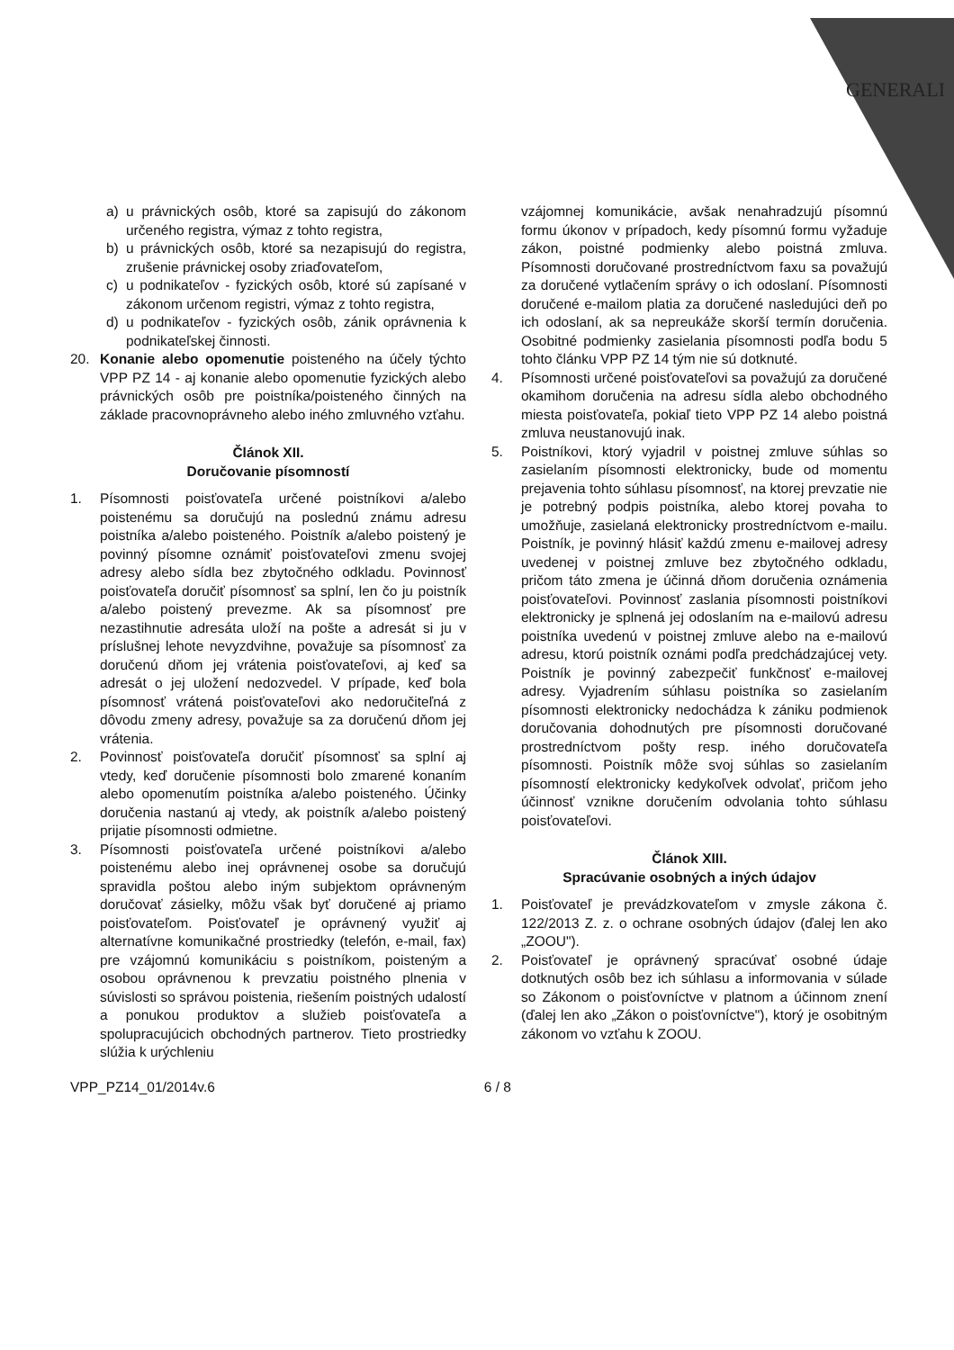GENERALI
a) u právnických osôb, ktoré sa zapisujú do zákonom určeného registra, výmaz z tohto registra,
b) u právnických osôb, ktoré sa nezapisujú do registra, zrušenie právnickej osoby zriaďovateľom,
c) u podnikateľov - fyzických osôb, ktoré sú zapísané v zákonom určenom registri, výmaz z tohto registra,
d) u podnikateľov - fyzických osôb, zánik oprávnenia k podnikateľskej činnosti.
20. Konanie alebo opomenutie poisteného na účely týchto VPP PZ 14 - aj konanie alebo opomenutie fyzických alebo právnických osôb pre poistníka/poisteného činných na základe pracovnoprávneho alebo iného zmluvného vzťahu.
Článok XII.
Doručovanie písomností
1. Písomnosti poisťovateľa určené poistníkovi a/alebo poistenému sa doručujú na poslednú známu adresu poistníka a/alebo poisteného. Poistník a/alebo poistený je povinný písomne oznámiť poisťovateľovi zmenu svojej adresy alebo sídla bez zbytočného odkladu. Povinnosť poisťovateľa doručiť písomnosť sa splní, len čo ju poistník a/alebo poistený prevezme. Ak sa písomnosť pre nezastihnutie adresáta uloží na pošte a adresát si ju v príslušnej lehote nevyzdvihne, považuje sa písomnosť za doručenú dňom jej vrátenia poisťovateľovi, aj keď sa adresát o jej uložení nedozvedel. V prípade, keď bola písomnosť vrátená poisťovateľovi ako nedoručiteľná z dôvodu zmeny adresy, považuje sa za doručenú dňom jej vrátenia.
2. Povinnosť poisťovateľa doručiť písomnosť sa splní aj vtedy, keď doručenie písomnosti bolo zmarené konaním alebo opomenutím poistníka a/alebo poisteného. Účinky doručenia nastanú aj vtedy, ak poistník a/alebo poistený prijatie písomnosti odmietne.
3. Písomnosti poisťovateľa určené poistníkovi a/alebo poistenému alebo inej oprávnenej osobe sa doručujú spravidla poštou alebo iným subjektom oprávneným doručovať zásielky, môžu však byť doručené aj priamo poisťovateľom. Poisťovateľ je oprávnený využiť aj alternatívne komunikačné prostriedky (telefón, e-mail, fax) pre vzájomnú komunikáciu s poistníkom, poisteným a osobou oprávnenou k prevzatiu poistného plnenia v súvislosti so správou poistenia, riešením poistných udalostí a ponukou produktov a služieb poisťovateľa a spolupracujúcich obchodných partnerov. Tieto prostriedky slúžia k urýchleniu
vzájomnej komunikácie, avšak nenahradzujú písomnú formu úkonov v prípadoch, kedy písomnú formu vyžaduje zákon, poistné podmienky alebo poistná zmluva. Písomnosti doručované prostredníctvom faxu sa považujú za doručené vytlačením správy o ich odoslaní. Písomnosti doručené e-mailom platia za doručené nasledujúci deň po ich odoslaní, ak sa nepreukáže skorší termín doručenia. Osobitné podmienky zasielania písomnosti podľa bodu 5 tohto článku VPP PZ 14 tým nie sú dotknuté.
4. Písomnosti určené poisťovateľovi sa považujú za doručené okamihom doručenia na adresu sídla alebo obchodného miesta poisťovateľa, pokiaľ tieto VPP PZ 14 alebo poistná zmluva neustanovujú inak.
5. Poistníkovi, ktorý vyjadril v poistnej zmluve súhlas so zasielaním písomnosti elektronicky, bude od momentu prejavenia tohto súhlasu písomnosť, na ktorej prevzatie nie je potrebný podpis poistníka, alebo ktorej povaha to umožňuje, zasielaná elektronicky prostredníctvom e-mailu. Poistník, je povinný hlásiť každú zmenu e-mailovej adresy uvedenej v poistnej zmluve bez zbytočného odkladu, pričom táto zmena je účinná dňom doručenia oznámenia poisťovateľovi. Povinnosť zaslania písomnosti poistníkovi elektronicky je splnená jej odoslaním na e-mailovú adresu poistníka uvedenú v poistnej zmluve alebo na e-mailovú adresu, ktorú poistník oznámi podľa predchádzajúcej vety. Poistník je povinný zabezpečiť funkčnosť e-mailovej adresy. Vyjadrením súhlasu poistníka so zasielaním písomnosti elektronicky nedochádza k zániku podmienok doručovania dohodnutých pre písomnosti doručované prostredníctvom pošty resp. iného doručovateľa písomnosti. Poistník môže svoj súhlas so zasielaním písomností elektronicky kedykoľvek odvolať, pričom jeho účinnosť vznikne doručením odvolania tohto súhlasu poisťovateľovi.
Článok XIII.
Spracúvanie osobných a iných údajov
1. Poisťovateľ je prevádzkovateľom v zmysle zákona č. 122/2013 Z. z. o ochrane osobných údajov (ďalej len ako „ZOOU").
2. Poisťovateľ je oprávnený spracúvať osobné údaje dotknutých osôb bez ich súhlasu a informovania v súlade so Zákonom o poisťovníctve v platnom a účinnom znení (ďalej len ako „Zákon o poisťovníctve"), ktorý je osobitným zákonom vo vzťahu k ZOOU.
VPP_PZ14_01/2014v.6 6 / 8